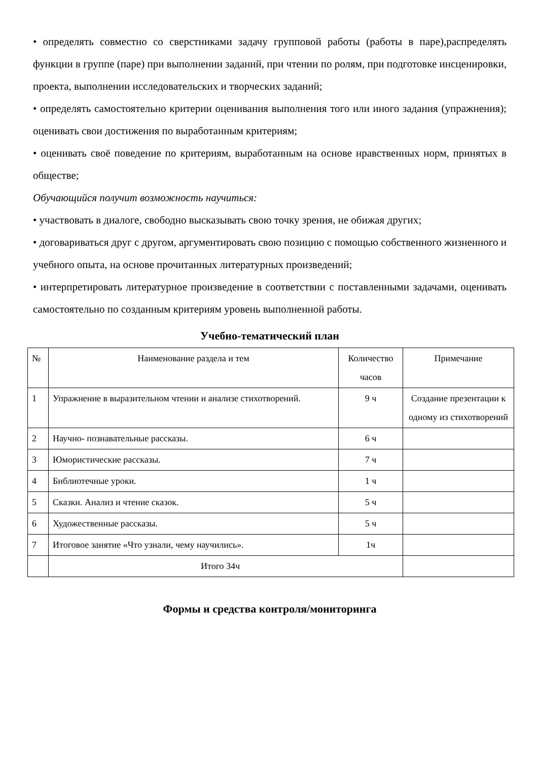• определять совместно со сверстниками задачу групповой работы (работы в паре),распределять функции в группе (паре) при выполнении заданий, при чтении по ролям, при подготовке инсценировки, проекта, выполнении исследовательских и творческих заданий;
• определять самостоятельно критерии оценивания выполнения того или иного задания (упражнения); оценивать свои достижения по выработанным критериям;
• оценивать своё поведение по критериям, выработанным на основе нравственных норм, принятых в обществе;
Обучающийся получит возможность научиться:
• участвовать в диалоге, свободно высказывать свою точку зрения, не обижая других;
• договариваться друг с другом, аргументировать свою позицию с помощью собственного жизненного и учебного опыта, на основе прочитанных литературных произведений;
• интерпретировать литературное произведение в соответствии с поставленными задачами, оценивать самостоятельно по созданным критериям уровень выполненной работы.
Учебно-тематический план
| № | Наименование раздела и тем | Количество часов | Примечание |
| 1 | Упражнение в выразительном чтении и анализе стихотворений. | 9 ч | Создание презентации к одному из стихотворений |
| 2 | Научно- познавательные рассказы. | 6 ч | |
| 3 | Юмористические рассказы. | 7 ч | |
| 4 | Библиотечные уроки. | 1 ч | |
| 5 | Сказки. Анализ и чтение сказок. | 5 ч | |
| 6 | Художественные рассказы. | 5 ч | |
| 7 | Итоговое занятие «Что узнали, чему научились». | 1ч | |
| | Итого 34ч | | |
Формы и средства контроля/мониторинга